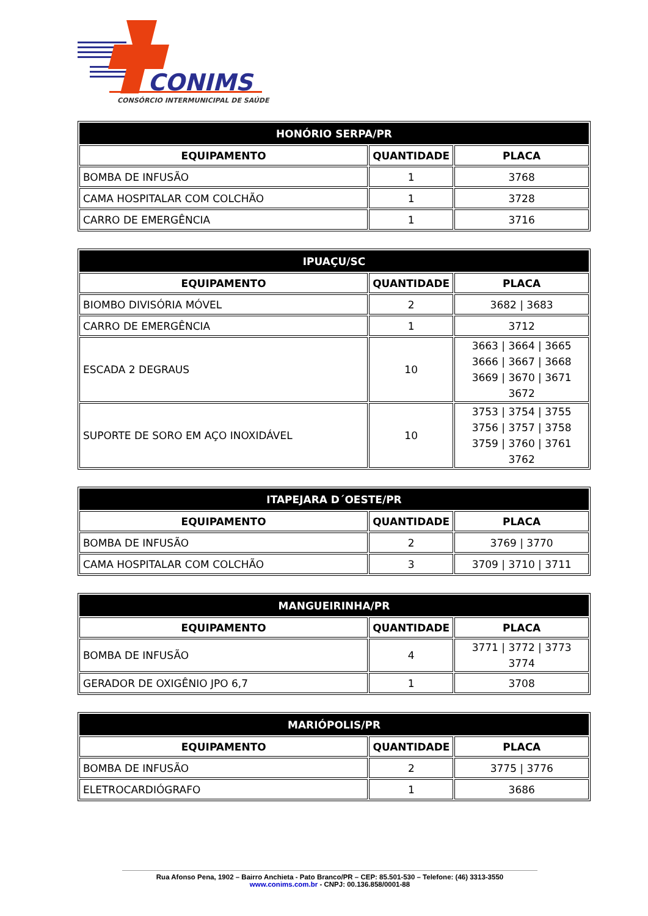CONIMS
CONSÓRCIO INTERMUNICIPAL DE SAÚDE
| HONÓRIO SERPA/PR | | |
| --- | --- | --- |
| EQUIPAMENTO | QUANTIDADE | PLACA |
| BOMBA DE INFUSÃO | 1 | 3768 |
| CAMA HOSPITALAR COM COLCHÃO | 1 | 3728 |
| CARRO DE EMERGÊNCIA | 1 | 3716 |
| IPUAÇU/SC | | |
| --- | --- | --- |
| EQUIPAMENTO | QUANTIDADE | PLACA |
| BIOMBO DIVISÓRIA MÓVEL | 2 | 3682 / 3683 |
| CARRO DE EMERGÊNCIA | 1 | 3712 |
| ESCADA 2 DEGRAUS | 10 | 3663 / 3664 / 3665 3666 / 3667 / 3668 3669 / 3670 / 3671 3672 |
| SUPORTE DE SORO EM AÇO INOXIDÁVEL | 10 | 3753 / 3754 / 3755 3756 / 3757 / 3758 3759 / 3760 / 3761 3762 |
| ITAPEJARA D´OESTE/PR | | |
| --- | --- | --- |
| EQUIPAMENTO | QUANTIDADE | PLACA |
| BOMBA DE INFUSÃO | 2 | 3769 / 3770 |
| CAMA HOSPITALAR COM COLCHÃO | 3 | 3709 / 3710 / 3711 |
| MANGUEIRINHA/PR | | |
| --- | --- | --- |
| EQUIPAMENTO | QUANTIDADE | PLACA |
| BOMBA DE INFUSÃO | 4 | 3771 / 3772 / 3773 3774 |
| GERADOR DE OXIGÊNIO JPO 6,7 | 1 | 3708 |
| MARIÓPOLIS/PR | | |
| --- | --- | --- |
| EQUIPAMENTO | QUANTIDADE | PLACA |
| BOMBA DE INFUSÃO | 2 | 3775 / 3776 |
| ELETROCARDIÓGRAFO | 1 | 3686 |
Rua Afonso Pena, 1902 – Bairro Anchieta - Pato Branco/PR – CEP: 85.501-530 – Telefone: (46) 3313-3550
www.conims.com.br - CNPJ: 00.136.858/0001-88